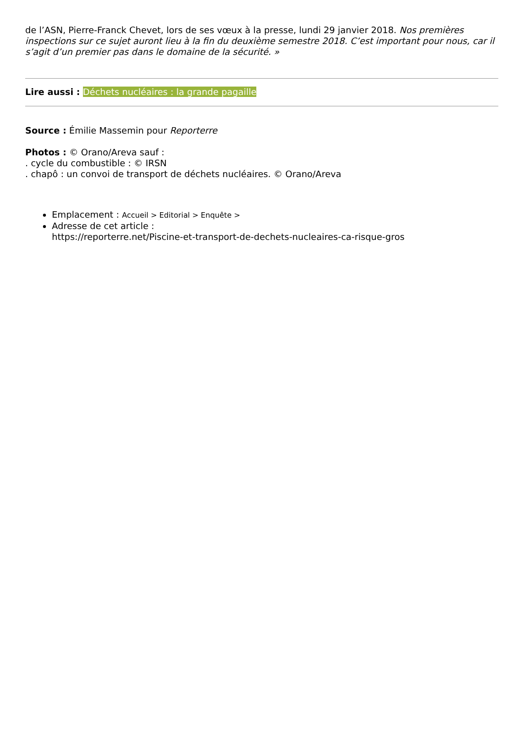de l’ASN, Pierre-Franck Chevet, lors de ses vœux à la presse, lundi 29 janvier 2018. Nos premières inspections sur ce sujet auront lieu à la fin du deuxième semestre 2018. C’est important pour nous, car il s’agit d’un premier pas dans le domaine de la sécurité. »
Lire aussi : Déchets nucléaires : la grande pagaille
Source : Émilie Massemin pour Reporterre
Photos : © Orano/Areva sauf :
. cycle du combustible : © IRSN
. chapô : un convoi de transport de déchets nucléaires. © Orano/Areva
Emplacement : Accueil > Editorial > Enquête >
Adresse de cet article :
https://reporterre.net/Piscine-et-transport-de-dechets-nucleaires-ca-risque-gros